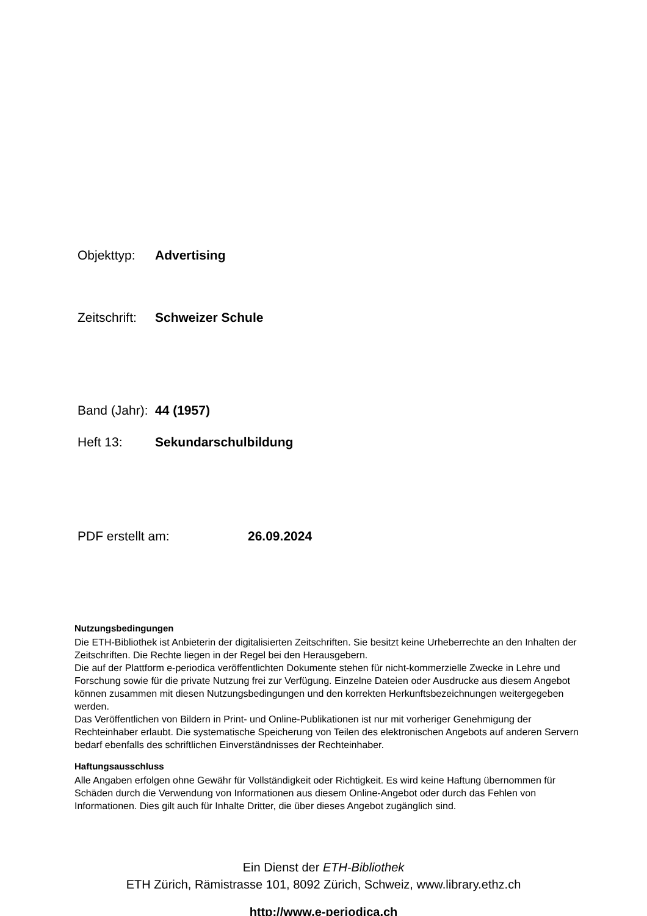Objekttyp: Advertising
Zeitschrift: Schweizer Schule
Band (Jahr): 44 (1957)
Heft 13: Sekundarschulbildung
PDF erstellt am: 26.09.2024
Nutzungsbedingungen
Die ETH-Bibliothek ist Anbieterin der digitalisierten Zeitschriften. Sie besitzt keine Urheberrechte an den Inhalten der Zeitschriften. Die Rechte liegen in der Regel bei den Herausgebern.
Die auf der Plattform e-periodica veröffentlichten Dokumente stehen für nicht-kommerzielle Zwecke in Lehre und Forschung sowie für die private Nutzung frei zur Verfügung. Einzelne Dateien oder Ausdrucke aus diesem Angebot können zusammen mit diesen Nutzungsbedingungen und den korrekten Herkunftsbezeichnungen weitergegeben werden.
Das Veröffentlichen von Bildern in Print- und Online-Publikationen ist nur mit vorheriger Genehmigung der Rechteinhaber erlaubt. Die systematische Speicherung von Teilen des elektronischen Angebots auf anderen Servern bedarf ebenfalls des schriftlichen Einverständnisses der Rechteinhaber.
Haftungsausschluss
Alle Angaben erfolgen ohne Gewähr für Vollständigkeit oder Richtigkeit. Es wird keine Haftung übernommen für Schäden durch die Verwendung von Informationen aus diesem Online-Angebot oder durch das Fehlen von Informationen. Dies gilt auch für Inhalte Dritter, die über dieses Angebot zugänglich sind.
Ein Dienst der ETH-Bibliothek
ETH Zürich, Rämistrasse 101, 8092 Zürich, Schweiz, www.library.ethz.ch
http://www.e-periodica.ch